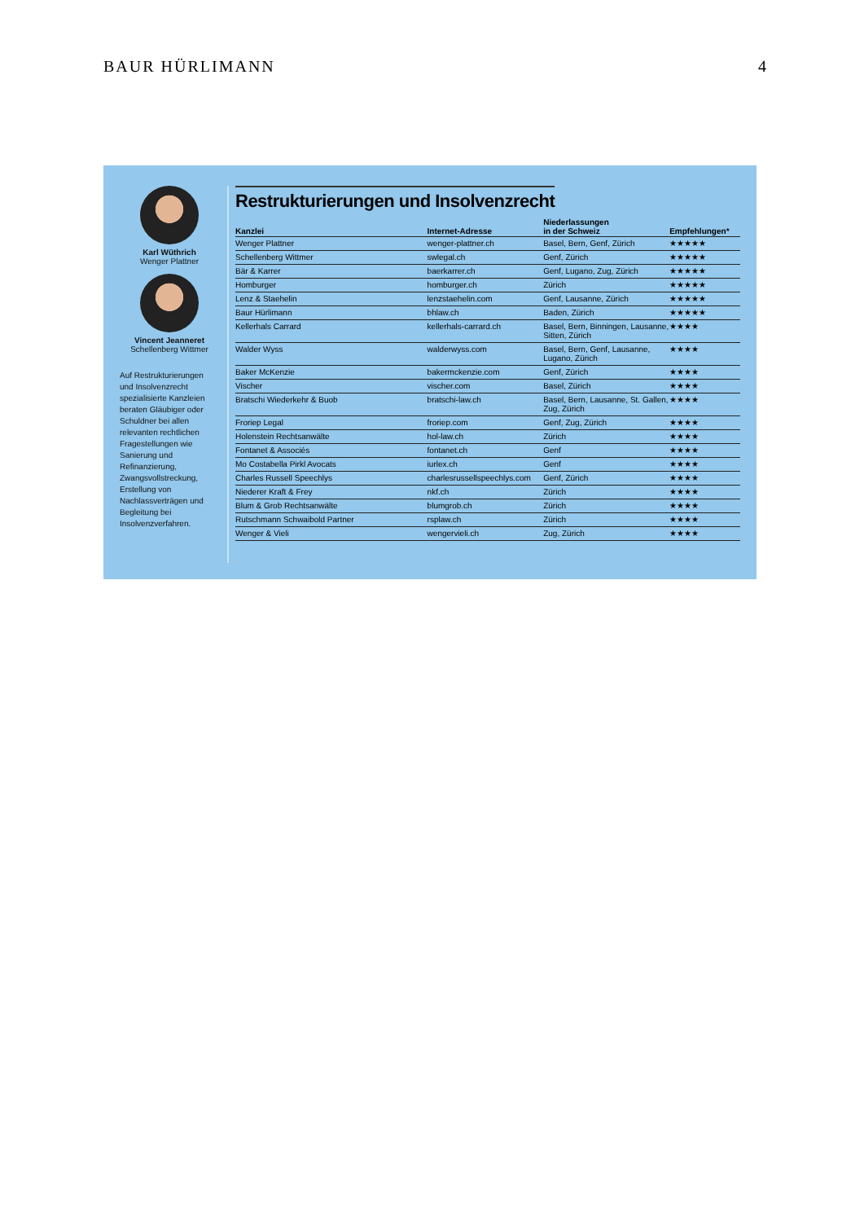BAUR HÜRLIMANN 4
Karl Wüthrich
Wenger Plattner
Vincent Jeanneret
Schellenberg Wittmer
Auf Restrukturierungen und Insolvenzrecht spezialisierte Kanzleien beraten Gläubiger oder Schuldner bei allen relevanten rechtlichen Fragestellungen wie Sanierung und Refinanzierung, Zwangsvollstreckung, Erstellung von Nachlassverträgen und Begleitung bei Insolvenzverfahren.
Restrukturierungen und Insolvenzrecht
| Kanzlei | Internet-Adresse | Niederlassungen in der Schweiz | Empfehlungen* |
| --- | --- | --- | --- |
| Wenger Plattner | wenger-plattner.ch | Basel, Bern, Genf, Zürich | ★★★★★ |
| Schellenberg Wittmer | swlegal.ch | Genf, Zürich | ★★★★★ |
| Bär & Karrer | baerkarrer.ch | Genf, Lugano, Zug, Zürich | ★★★★★ |
| Homburger | homburger.ch | Zürich | ★★★★★ |
| Lenz & Staehelin | lenzstaehelin.com | Genf, Lausanne, Zürich | ★★★★★ |
| Baur Hürlimann | bhlaw.ch | Baden, Zürich | ★★★★★ |
| Kellerhals Carrard | kellerhals-carrard.ch | Basel, Bern, Binningen, Lausanne, Sitten, Zürich | ★★★★ |
| Walder Wyss | walderwyss.com | Basel, Bern, Genf, Lausanne, Lugano, Zürich | ★★★★ |
| Baker McKenzie | bakermckenzie.com | Genf, Zürich | ★★★★ |
| Vischer | vischer.com | Basel, Zürich | ★★★★ |
| Bratschi Wiederkehr & Buob | bratschi-law.ch | Basel, Bern, Lausanne, St. Gallen, Zug, Zürich | ★★★★ |
| Froriep Legal | froriep.com | Genf, Zug, Zürich | ★★★★ |
| Holenstein Rechtsanwälte | hol-law.ch | Zürich | ★★★★ |
| Fontanet & Associés | fontanet.ch | Genf | ★★★★ |
| Mo Costabella Pirkl Avocats | iurlex.ch | Genf | ★★★★ |
| Charles Russell Speechlys | charlesrussellspeechlys.com | Genf, Zürich | ★★★★ |
| Niederer Kraft & Frey | nkf.ch | Zürich | ★★★★ |
| Blum & Grob Rechtsanwälte | blumgrob.ch | Zürich | ★★★★ |
| Rutschmann Schwaibold Partner | rsplaw.ch | Zürich | ★★★★ |
| Wenger & Vieli | wengervieli.ch | Zug, Zürich | ★★★★ |